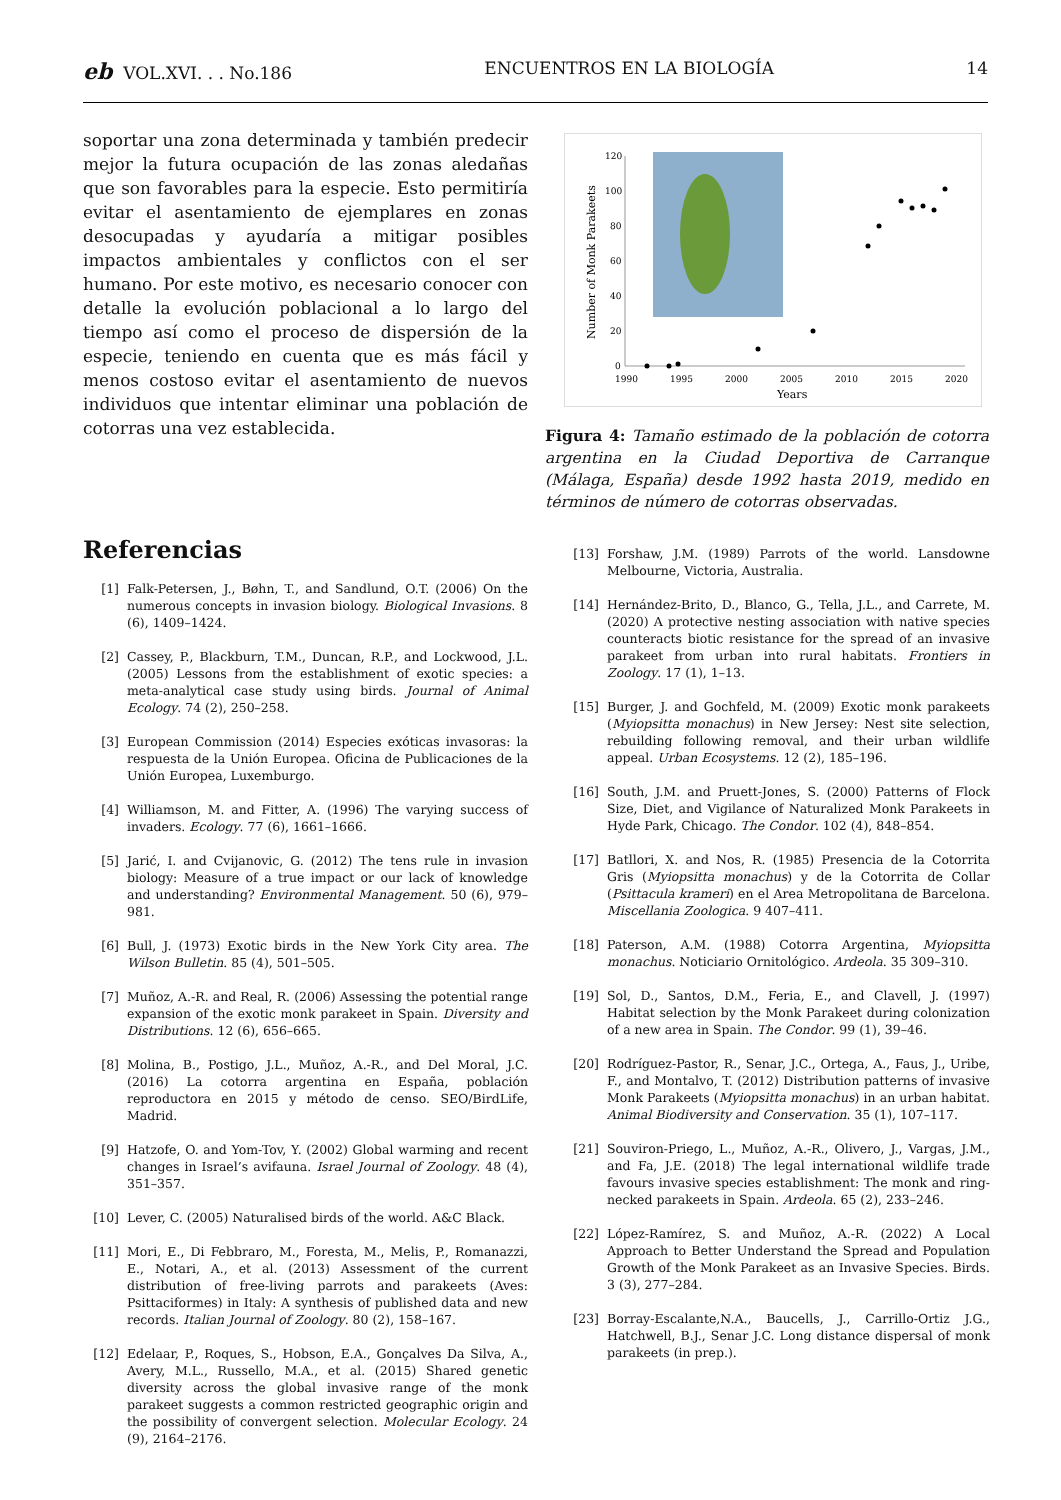eb VOL.XVI. . . No.186 ENCUENTROS EN LA BIOLOGÍA 14
soportar una zona determinada y también predecir mejor la futura ocupación de las zonas aledañas que son favorables para la especie. Esto permitiría evitar el asentamiento de ejemplares en zonas desocupadas y ayudaría a mitigar posibles impactos ambientales y conflictos con el ser humano. Por este motivo, es necesario conocer con detalle la evolución poblacional a lo largo del tiempo así como el proceso de dispersión de la especie, teniendo en cuenta que es más fácil y menos costoso evitar el asentamiento de nuevos individuos que intentar eliminar una población de cotorras una vez establecida.
120
100
80
60
40
20
0
1990
1995
2000
2005
2010
2015
2020
Years
Number of Monk Parakeets
Figura 4: Tamaño estimado de la población de cotorra argentina en la Ciudad Deportiva de Carranque (Málaga, España) desde 1992 hasta 2019, medido en términos de número de cotorras observadas.
Referencias
[1] Falk-Petersen, J., Bøhn, T., and Sandlund, O.T. (2006) On the numerous concepts in invasion biology. Biological Invasions. 8 (6), 1409–1424.
[2] Cassey, P., Blackburn, T.M., Duncan, R.P., and Lockwood, J.L. (2005) Lessons from the establishment of exotic species: a meta-analytical case study using birds. Journal of Animal Ecology. 74 (2), 250–258.
[3] European Commission (2014) Especies exóticas invasoras: la respuesta de la Unión Europea. Oficina de Publicaciones de la Unión Europea, Luxemburgo.
[4] Williamson, M. and Fitter, A. (1996) The varying success of invaders. Ecology. 77 (6), 1661–1666.
[5] Jarić, I. and Cvijanovic, G. (2012) The tens rule in invasion biology: Measure of a true impact or our lack of knowledge and understanding? Environmental Management. 50 (6), 979–981.
[6] Bull, J. (1973) Exotic birds in the New York City area. The Wilson Bulletin. 85 (4), 501–505.
[7] Muñoz, A.-R. and Real, R. (2006) Assessing the potential range expansion of the exotic monk parakeet in Spain. Diversity and Distributions. 12 (6), 656–665.
[8] Molina, B., Postigo, J.L., Muñoz, A.-R., and Del Moral, J.C. (2016) La cotorra argentina en España, población reproductora en 2015 y método de censo. SEO/BirdLife, Madrid.
[9] Hatzofe, O. and Yom-Tov, Y. (2002) Global warming and recent changes in Israel’s avifauna. Israel Journal of Zoology. 48 (4), 351–357.
[10] Lever, C. (2005) Naturalised birds of the world. A&C Black.
[11] Mori, E., Di Febbraro, M., Foresta, M., Melis, P., Romanazzi, E., Notari, A., et al. (2013) Assessment of the current distribution of free-living parrots and parakeets (Aves: Psittaciformes) in Italy: A synthesis of published data and new records. Italian Journal of Zoology. 80 (2), 158–167.
[12] Edelaar, P., Roques, S., Hobson, E.A., Gonçalves Da Silva, A., Avery, M.L., Russello, M.A., et al. (2015) Shared genetic diversity across the global invasive range of the monk parakeet suggests a common restricted geographic origin and the possibility of convergent selection. Molecular Ecology. 24 (9), 2164–2176.
[13] Forshaw, J.M. (1989) Parrots of the world. Lansdowne Melbourne, Victoria, Australia.
[14] Hernández-Brito, D., Blanco, G., Tella, J.L., and Carrete, M. (2020) A protective nesting association with native species counteracts biotic resistance for the spread of an invasive parakeet from urban into rural habitats. Frontiers in Zoology. 17 (1), 1–13.
[15] Burger, J. and Gochfeld, M. (2009) Exotic monk parakeets (Myiopsitta monachus) in New Jersey: Nest site selection, rebuilding following removal, and their urban wildlife appeal. Urban Ecosystems. 12 (2), 185–196.
[16] South, J.M. and Pruett-Jones, S. (2000) Patterns of Flock Size, Diet, and Vigilance of Naturalized Monk Parakeets in Hyde Park, Chicago. The Condor. 102 (4), 848–854.
[17] Batllori, X. and Nos, R. (1985) Presencia de la Cotorrita Gris (Myiopsitta monachus) y de la Cotorrita de Collar (Psittacula krameri) en el Area Metropolitana de Barcelona. Miscellania Zoologica. 9 407–411.
[18] Paterson, A.M. (1988) Cotorra Argentina, Myiopsitta monachus. Noticiario Ornitológico. Ardeola. 35 309–310.
[19] Sol, D., Santos, D.M., Feria, E., and Clavell, J. (1997) Habitat selection by the Monk Parakeet during colonization of a new area in Spain. The Condor. 99 (1), 39–46.
[20] Rodríguez-Pastor, R., Senar, J.C., Ortega, A., Faus, J., Uribe, F., and Montalvo, T. (2012) Distribution patterns of invasive Monk Parakeets (Myiopsitta monachus) in an urban habitat. Animal Biodiversity and Conservation. 35 (1), 107–117.
[21] Souviron-Priego, L., Muñoz, A.-R., Olivero, J., Vargas, J.M., and Fa, J.E. (2018) The legal international wildlife trade favours invasive species establishment: The monk and ring-necked parakeets in Spain. Ardeola. 65 (2), 233–246.
[22] López-Ramírez, S. and Muñoz, A.-R. (2022) A Local Approach to Better Understand the Spread and Population Growth of the Monk Parakeet as an Invasive Species. Birds. 3 (3), 277–284.
[23] Borray-Escalante,N.A., Baucells, J., Carrillo-Ortiz J.G., Hatchwell, B.J., Senar J.C. Long distance dispersal of monk parakeets (in prep.).